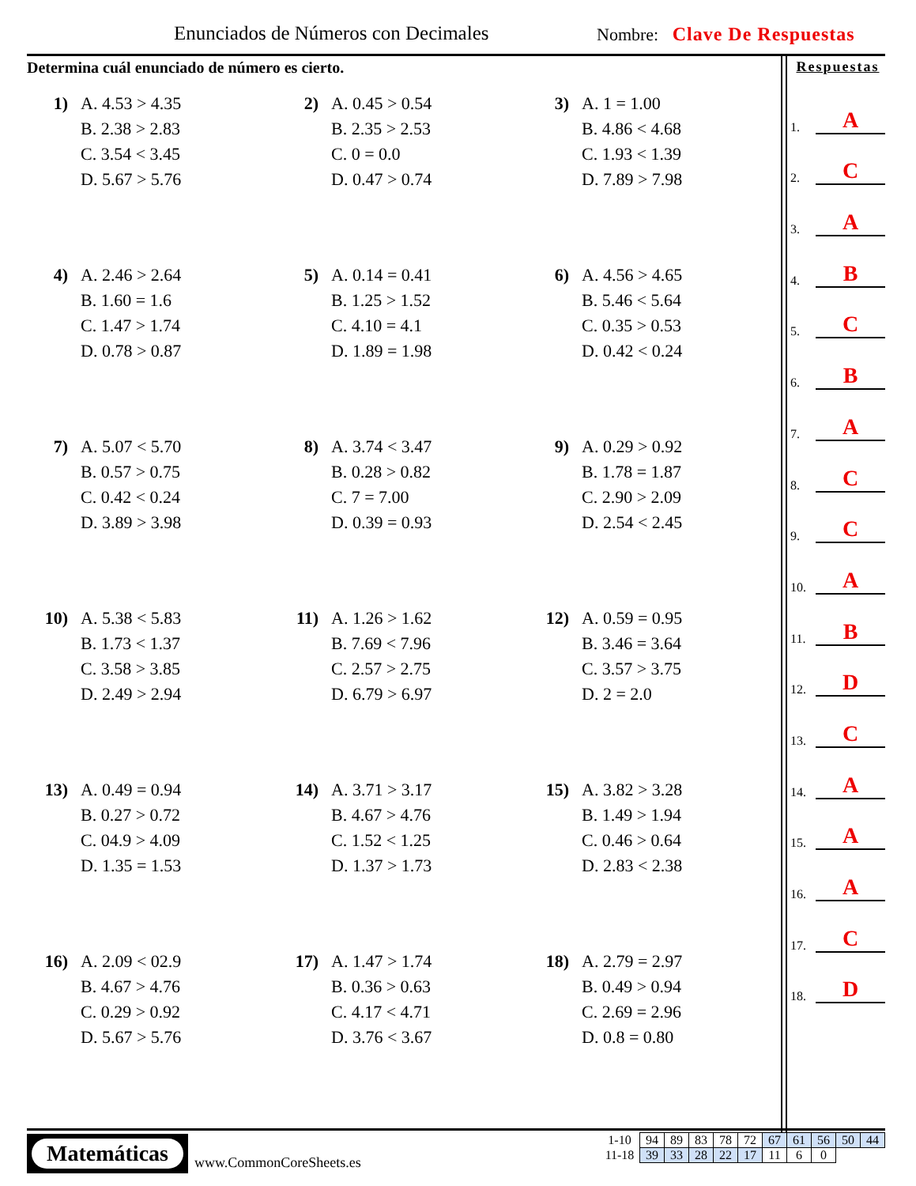Enunciados de Números con Decimales
Nombre: Clave De Respuestas
Determina cuál enunciado de número es cierto.
1)
A. 4.53 > 4.35
B. 2.38 > 2.83
C. 3.54 < 3.45
D. 5.67 > 5.76
2)
A. 0.45 > 0.54
B. 2.35 > 2.53
C. 0 = 0.0
D. 0.47 > 0.74
3)
A. 1 = 1.00
B. 4.86 < 4.68
C. 1.93 < 1.39
D. 7.89 > 7.98
4)
A. 2.46 > 2.64
B. 1.60 = 1.6
C. 1.47 > 1.74
D. 0.78 > 0.87
5)
A. 0.14 = 0.41
B. 1.25 > 1.52
C. 4.10 = 4.1
D. 1.89 = 1.98
6)
A. 4.56 > 4.65
B. 5.46 < 5.64
C. 0.35 > 0.53
D. 0.42 < 0.24
7)
A. 5.07 < 5.70
B. 0.57 > 0.75
C. 0.42 < 0.24
D. 3.89 > 3.98
8)
A. 3.74 < 3.47
B. 0.28 > 0.82
C. 7 = 7.00
D. 0.39 = 0.93
9)
A. 0.29 > 0.92
B. 1.78 = 1.87
C. 2.90 > 2.09
D. 2.54 < 2.45
10)
A. 5.38 < 5.83
B. 1.73 < 1.37
C. 3.58 > 3.85
D. 2.49 > 2.94
11)
A. 1.26 > 1.62
B. 7.69 < 7.96
C. 2.57 > 2.75
D. 6.79 > 6.97
12)
A. 0.59 = 0.95
B. 3.46 = 3.64
C. 3.57 > 3.75
D. 2 = 2.0
13)
A. 0.49 = 0.94
B. 0.27 > 0.72
C. 04.9 > 4.09
D. 1.35 = 1.53
14)
A. 3.71 > 3.17
B. 4.67 > 4.76
C. 1.52 < 1.25
D. 1.37 > 1.73
15)
A. 3.82 > 3.28
B. 1.49 > 1.94
C. 0.46 > 0.64
D. 2.83 < 2.38
16)
A. 2.09 < 02.9
B. 4.67 > 4.76
C. 0.29 > 0.92
D. 5.67 > 5.76
17)
A. 1.47 > 1.74
B. 0.36 > 0.63
C. 4.17 < 4.71
D. 3.76 < 3.67
18)
A. 2.79 = 2.97
B. 0.49 > 0.94
C. 2.69 = 2.96
D. 0.8 = 0.80
Respuestas
1. A
2. C
3. A
4. B
5. C
6. B
7. A
8. C
9. C
10. A
11. B
12. D
13. C
14. A
15. A
16. A
17. C
18. D
Matemáticas
www.CommonCoreSheets.es
| 1-10 | 94 | 89 | 83 | 78 | 72 | 67 | 61 | 56 | 50 | 44 |
| 11-18 | 39 | 33 | 28 | 22 | 17 | 11 | 6 | 0 | | |